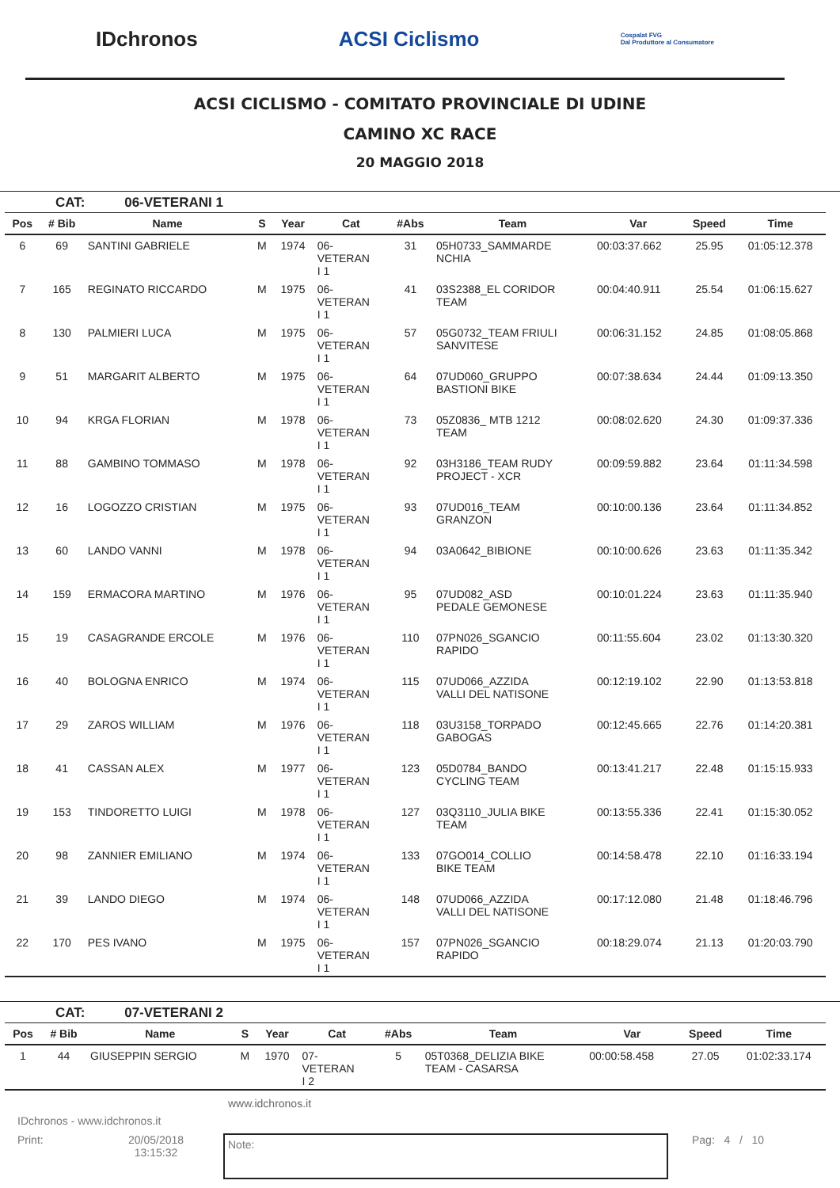IDchronos ACSI Ciclismo
Cospalat FVG
Dal Produttore al Consumatore
ACSI CICLISMO - COMITATO PROVINCIALE DI UDINE
CAMINO XC RACE
20 MAGGIO 2018
CAT: 06-VETERANI 1
| Pos | # Bib | Name | S | Year | Cat | #Abs | Team | Var | Speed | Time |
| --- | --- | --- | --- | --- | --- | --- | --- | --- | --- | --- |
| 6 | 69 | SANTINI GABRIELE | M | 1974 | 06- VETERAN I 1 | 31 | 05H0733_SAMMARDE NCHIA | 00:03:37.662 | 25.95 | 01:05:12.378 |
| 7 | 165 | REGINATO RICCARDO | M | 1975 | 06- VETERAN I 1 | 41 | 03S2388_EL CORIDOR TEAM | 00:04:40.911 | 25.54 | 01:06:15.627 |
| 8 | 130 | PALMIERI LUCA | M | 1975 | 06- VETERAN I 1 | 57 | 05G0732_TEAM FRIULI SANVITESE | 00:06:31.152 | 24.85 | 01:08:05.868 |
| 9 | 51 | MARGARIT ALBERTO | M | 1975 | 06- VETERAN I 1 | 64 | 07UD060_GRUPPO BASTIONI BIKE | 00:07:38.634 | 24.44 | 01:09:13.350 |
| 10 | 94 | KRGA FLORIAN | M | 1978 | 06- VETERAN I 1 | 73 | 05Z0836_ MTB 1212 TEAM | 00:08:02.620 | 24.30 | 01:09:37.336 |
| 11 | 88 | GAMBINO TOMMASO | M | 1978 | 06- VETERAN I 1 | 92 | 03H3186_TEAM RUDY PROJECT - XCR | 00:09:59.882 | 23.64 | 01:11:34.598 |
| 12 | 16 | LOGOZZO CRISTIAN | M | 1975 | 06- VETERAN I 1 | 93 | 07UD016_TEAM GRANZON | 00:10:00.136 | 23.64 | 01:11:34.852 |
| 13 | 60 | LANDO VANNI | M | 1978 | 06- VETERAN I 1 | 94 | 03A0642_BIBIONE | 00:10:00.626 | 23.63 | 01:11:35.342 |
| 14 | 159 | ERMACORA MARTINO | M | 1976 | 06- VETERAN I 1 | 95 | 07UD082_ASD PEDALE GEMONESE | 00:10:01.224 | 23.63 | 01:11:35.940 |
| 15 | 19 | CASAGRANDE ERCOLE | M | 1976 | 06- VETERAN I 1 | 110 | 07PN026_SGANCIO RAPIDO | 00:11:55.604 | 23.02 | 01:13:30.320 |
| 16 | 40 | BOLOGNA ENRICO | M | 1974 | 06- VETERAN I 1 | 115 | 07UD066_AZZIDA VALLI DEL NATISONE | 00:12:19.102 | 22.90 | 01:13:53.818 |
| 17 | 29 | ZAROS WILLIAM | M | 1976 | 06- VETERAN I 1 | 118 | 03U3158_TORPADO GABOGAS | 00:12:45.665 | 22.76 | 01:14:20.381 |
| 18 | 41 | CASSAN ALEX | M | 1977 | 06- VETERAN I 1 | 123 | 05D0784_BANDO CYCLING TEAM | 00:13:41.217 | 22.48 | 01:15:15.933 |
| 19 | 153 | TINDORETTO LUIGI | M | 1978 | 06- VETERAN I 1 | 127 | 03Q3110_JULIA BIKE TEAM | 00:13:55.336 | 22.41 | 01:15:30.052 |
| 20 | 98 | ZANNIER EMILIANO | M | 1974 | 06- VETERAN I 1 | 133 | 07GO014_COLLIO BIKE TEAM | 00:14:58.478 | 22.10 | 01:16:33.194 |
| 21 | 39 | LANDO DIEGO | M | 1974 | 06- VETERAN I 1 | 148 | 07UD066_AZZIDA VALLI DEL NATISONE | 00:17:12.080 | 21.48 | 01:18:46.796 |
| 22 | 170 | PES IVANO | M | 1975 | 06- VETERAN I 1 | 157 | 07PN026_SGANCIO RAPIDO | 00:18:29.074 | 21.13 | 01:20:03.790 |
CAT: 07-VETERANI 2
| Pos | # Bib | Name | S | Year | Cat | #Abs | Team | Var | Speed | Time |
| --- | --- | --- | --- | --- | --- | --- | --- | --- | --- | --- |
| 1 | 44 | GIUSEPPIN SERGIO | M | 1970 | 07- VETERAN I 2 | 5 | 05T0368_DELIZIA BIKE TEAM - CASARSA | 00:00:58.458 | 27.05 | 01:02:33.174 |
www.idchronos.it
IDchronos - www.idchronos.it
Print: 20/05/2018
13:15:32
Note:
Pag: 4 / 10